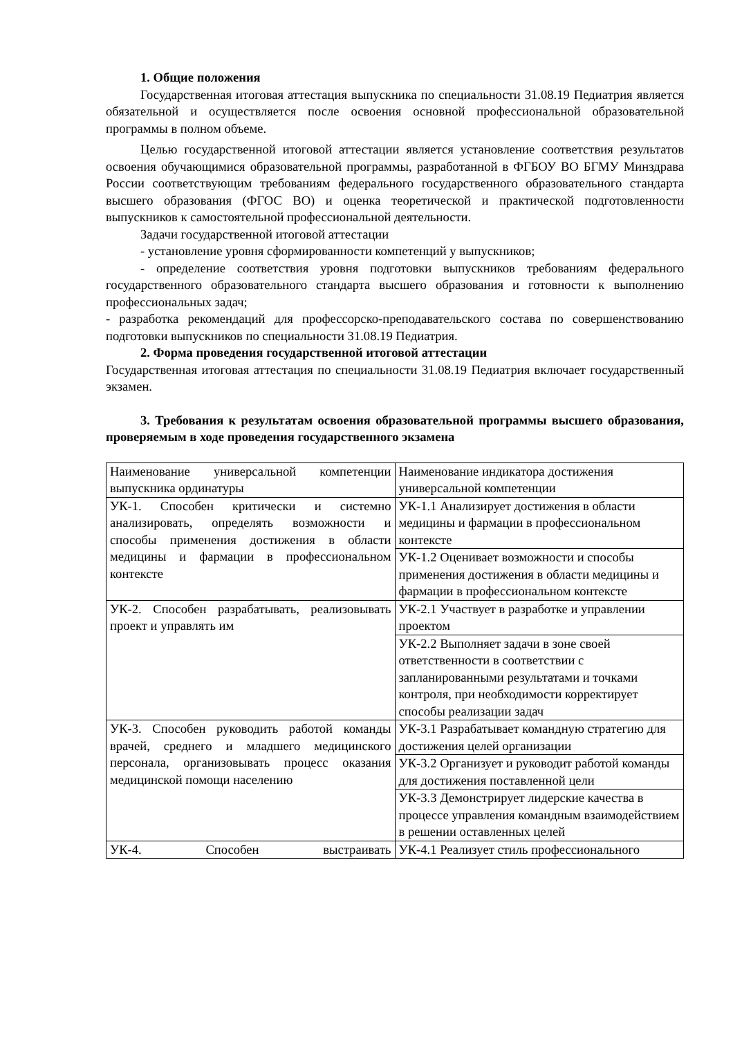1. Общие положения
Государственная итоговая аттестация выпускника по специальности 31.08.19 Педиатрия является обязательной и осуществляется после освоения основной профессиональной образовательной программы в полном объеме.
Целью государственной итоговой аттестации является установление соответствия результатов освоения обучающимися образовательной программы, разработанной в ФГБОУ ВО БГМУ Минздрава России соответствующим требованиям федерального государственного образовательного стандарта высшего образования (ФГОС ВО) и оценка теоретической и практической подготовленности выпускников к самостоятельной профессиональной деятельности.
Задачи государственной итоговой аттестации
- установление уровня сформированности компетенций у выпускников;
- определение соответствия уровня подготовки выпускников требованиям федерального государственного образовательного стандарта высшего образования и готовности к выполнению профессиональных задач;
- разработка рекомендаций для профессорско-преподавательского состава по совершенствованию подготовки выпускников по специальности 31.08.19 Педиатрия.
2. Форма проведения государственной итоговой аттестации
Государственная итоговая аттестация по специальности 31.08.19 Педиатрия включает государственный экзамен.
3. Требования к результатам освоения образовательной программы высшего образования, проверяемым в ходе проведения государственного экзамена
| Наименование универсальной компетенции выпускника ординатуры | Наименование индикатора достижения универсальной компетенции |
| УК-1. Способен критически и системно анализировать, определять возможности и способы применения достижения в области медицины и фармации в профессиональном контексте | УК-1.1 Анализирует достижения в области медицины и фармации в профессиональном контексте |
| | УК-1.2 Оценивает возможности и способы применения достижения в области медицины и фармации в профессиональном контексте |
| УК-2. Способен разрабатывать, реализовывать проект и управлять им | УК-2.1 Участвует в разработке и управлении проектом |
| | УК-2.2 Выполняет задачи в зоне своей ответственности в соответствии с запланированными результатами и точками контроля, при необходимости корректирует способы реализации задач |
| УК-3. Способен руководить работой команды врачей, среднего и младшего медицинского персонала, организовывать процесс оказания медицинской помощи населению | УК-3.1 Разрабатывает командную стратегию для достижения целей организации |
| | УК-3.2 Организует и руководит работой команды для достижения поставленной цели |
| | УК-3.3 Демонстрирует лидерские качества в процессе управления командным взаимодействием в решении оставленных целей |
| УК-4. Способен выстраивать | УК-4.1 Реализует стиль профессионального |